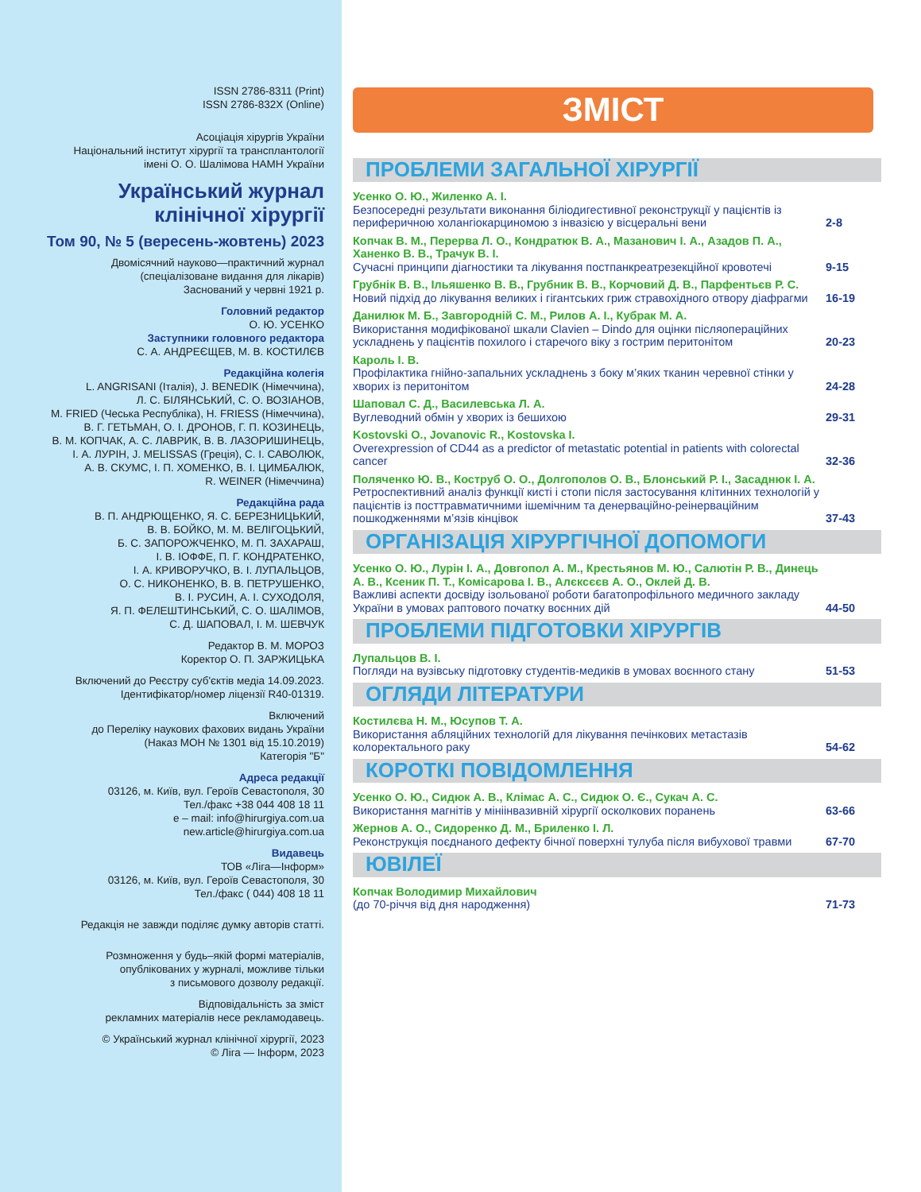ISSN 2786-8311 (Print)
ISSN 2786-832X (Online)
Асоціація хірургів України
Національний інститут хірургії та трансплантології
імені О. О. Шалімова НАМН України
Український журнал
клінічної хірургії
Том 90, № 5 (вересень-жовтень) 2023
Двомісячний науково—практичний журнал
(спеціалізоване видання для лікарів)
Заснований у червні 1921 р.
Головний редактор
О. Ю. УСЕНКО
Заступники головного редактора
С. А. АНДРЕЄЩЕВ, М. В. КОСТИЛЄВ
Редакційна колегія
L. ANGRISANI (Італія), J. BENEDIK (Німеччина),
Л. С. БІЛЯНСЬКИЙ, С. О. ВОЗІАНОВ,
M. FRIED (Чеська Республіка), H. FRIESS (Німеччина),
В. Г. ГЕТЬМАН, О. І. ДРОНОВ, Г. П. КОЗИНЕЦЬ,
В. М. КОПЧАК, А. С. ЛАВРИК, В. В. ЛАЗОРИШИНЕЦЬ,
І. А. ЛУРІН, J. MELISSAS (Греція), С. І. САВОЛЮК,
А. В. СКУМС, І. П. ХОМЕНКО, В. І. ЦИМБАЛЮК,
R. WEINER (Німеччина)
Редакційна рада
В. П. АНДРЮЩЕНКО, Я. С. БЕРЕЗНИЦЬКИЙ,
В. В. БОЙКО, М. М. ВЕЛІГОЦЬКИЙ,
Б. С. ЗАПОРОЖЧЕНКО, М. П. ЗАХАРАШ,
І. В. ІОФФЕ, П. Г. КОНДРАТЕНКО,
І. А. КРИВОРУЧКО, В. І. ЛУПАЛЬЦОВ,
О. С. НИКОНЕНКО, В. В. ПЕТРУШЕНКО,
В. І. РУСИН, А. І. СУХОДОЛЯ,
Я. П. ФЕЛЕШТИНСЬКИЙ, С. О. ШАЛІМОВ,
С. Д. ШАПОВАЛ, І. М. ШЕВЧУК
Редактор В. М. МОРОЗ
Коректор О. П. ЗАРЖИЦЬКА
Включений до Реєстру суб'єктів медіа 14.09.2023.
Ідентифікатор/номер ліцензії R40-01319.
Включений
до Переліку наукових фахових видань України
(Наказ МОН № 1301 від 15.10.2019)
Категорія "Б"
Адреса редакції
03126, м. Київ, вул. Героїв Севастополя, 30
Тел./факс +38 044 408 18 11
e – mail: info@hirurgiya.com.ua
new.article@hirurgiya.com.ua
Видавець
ТОВ «Ліга—Інформ»
03126, м. Київ, вул. Героїв Севастополя, 30
Тел./факс ( 044) 408 18 11
Редакція не завжди поділяє думку авторів статті.
Розмноження у будь–якій формі матеріалів,
опублікованих у журналі, можливе тільки
з письмового дозволу редакції.
Відповідальність за зміст
рекламних матеріалів несе рекламодавець.
© Український журнал клінічної хірургії, 2023
© Ліга — Інформ, 2023
ЗМІСТ
ПРОБЛЕМИ ЗАГАЛЬНОЇ ХІРУРГІЇ
Усенко О. Ю., Жиленко А. І.
Безпосередні результати виконання біліодигестивної реконструкції у пацієнтів із периферичною холангіокарциномою з інвазією у вісцеральні вени
2-8
Копчак В. М., Перерва Л. О., Кондратюк В. А., Мазанович І. А., Азадов П. А., Ханенко В. В., Трачук В. І.
Сучасні принципи діагностики та лікування постпанкреатрезекційної кровотечі
9-15
Грубнік В. В., Ільяшенко В. В., Грубник В. В., Корчовий Д. В., Парфентьєв Р. С.
Новий підхід до лікування великих і гігантських гриж стравохідного отвору діафрагми
16-19
Данилюк М. Б., Завгородній С. М., Рилов А. І., Кубрак М. А.
Використання модифікованої шкали Clavien – Dindo для оцінки післяопераційних ускладнень у пацієнтів похилого і старечого віку з гострим перитонітом
20-23
Кароль І. В.
Профілактика гнійно-запальних ускладнень з боку м’яких тканин черевної стінки у хворих із перитонітом
24-28
Шаповал С. Д., Василевська Л. А.
Вуглеводний обмін у хворих із бешихою
29-31
Kostovski O., Jovanovic R., Kostovska I.
Overexpression of CD44 as a predictor of metastatic potential in patients with colorectal cancer
32-36
Поляченко Ю. В., Коструб О. О., Долгополов О. В., Блонський Р. І., Засаднюк І. А.
Ретроспективний аналіз функції кисті і стопи після застосування клітинних технологій у пацієнтів із посттравматичними ішемічним та денерваційно-реінерваційним пошкодженнями м’язів кінцівок
37-43
ОРГАНІЗАЦІЯ ХІРУРГІЧНОЇ ДОПОМОГИ
Усенко О. Ю., Лурін І. А., Довгопол А. М., Крестьянов М. Ю., Салютін Р. В., Динець А. В., Ксеник П. Т., Комісарова І. В., Алєксєєв А. О., Оклей Д. В.
Важливі аспекти досвіду ізольованої роботи багатопрофільного медичного закладу України в умовах раптового початку воєнних дій
44-50
ПРОБЛЕМИ ПІДГОТОВКИ ХІРУРГІВ
Лупальцов В. І.
Погляди на вузівську підготовку студентів-медиків в умовах воєнного стану
51-53
ОГЛЯДИ ЛІТЕРАТУРИ
Костилєва Н. М., Юсупов Т. А.
Використання абляційних технологій для лікування печінкових метастазів колоректального раку
54-62
КОРОТКІ ПОВІДОМЛЕННЯ
Усенко О. Ю., Сидюк А. В., Клімас А. С., Сидюк О. Є., Сукач А. С.
Використання магнітів у мініінвазивній хірургії осколкових поранень
63-66
Жернов А. О., Сидоренко Д. М., Бриленко І. Л.
Реконструкція поєднаного дефекту бічної поверхні тулуба після вибухової травми
67-70
ЮВІЛЕЇ
Копчак Володимир Михайлович
(до 70-річчя від дня народження)
71-73